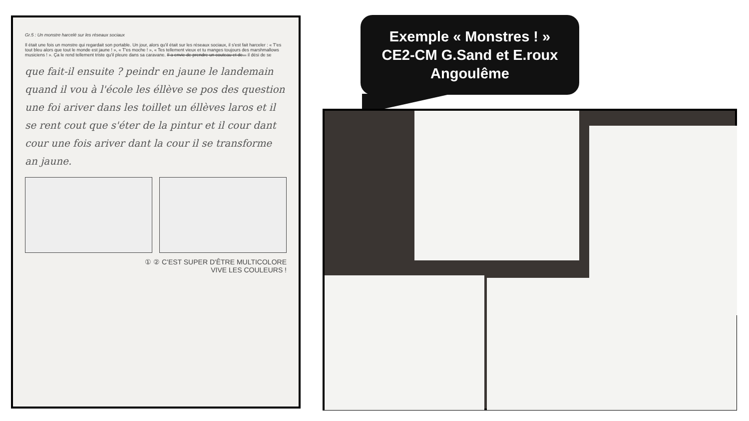Gr.5 : Un monstre harcelé sur les réseaux sociaux
Il était une fois un monstre qui regardait son portable. Un jour, alors qu'il était sur les réseaux sociaux, il s'est fait harceler : « T'es tout bleu alors que tout le monde est jaune ! », « T'es moche ! », « Tes tellement vieux et tu manges toujours des marshmallows musiciens ! ». Ça le rend tellement triste qu'il pleure dans sa caravane. Il a envie de prendre un couteau et de... il dési de se
que fait-il ensuite ? peindr en jaune le landemain quand il vou à l'école les éllève se pos des question une foi ariver dans les toillet un éllèves laros et il se rent cout que s'éter de la pintur et il cour dant cour une fois ariver dant la cour il se transforme an jaune.
① ② C'EST SUPER D'ÊTRE MULTICOLORE
VIVE LES COULEURS !
Exemple « Monstres ! »
CE2-CM G.Sand et E.roux
Angoulême